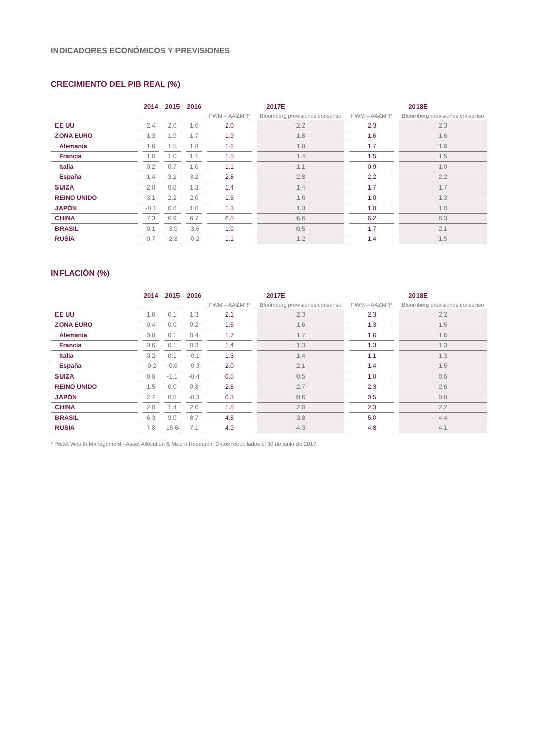INDICADORES ECONÓMICOS Y PREVISIONES
CRECIMIENTO DEL PIB REAL (%)
| | 2014 | 2015 | 2016 | 2017E | | 2018E | |
| --- | --- | --- | --- | --- | --- | --- | --- |
| | | | | PWM – AA&MR* | Bloomberg previsiones consenso | PWM – AA&MR* | Bloomberg previsiones consenso |
| EE UU | 2.4 | 2.6 | 1.6 | 2.0 | 2.2 | 2.3 | 2.3 |
| ZONA EURO | 1.3 | 1.9 | 1.7 | 1.9 | 1.8 | 1.6 | 1.6 |
| Alemania | 1.6 | 1.5 | 1.8 | 1.8 | 1.8 | 1.7 | 1.6 |
| Francia | 1.0 | 1.0 | 1.1 | 1.5 | 1.4 | 1.5 | 1.5 |
| Italia | 0.2 | 0.7 | 1.0 | 1.1 | 1.1 | 0.9 | 1.0 |
| España | 1.4 | 3.2 | 3.2 | 2.8 | 2.8 | 2.2 | 2.2 |
| SUIZA | 2.0 | 0.8 | 1.3 | 1.4 | 1.4 | 1.7 | 1.7 |
| REINO UNIDO | 3.1 | 2.2 | 2.0 | 1.5 | 1.6 | 1.0 | 1.3 |
| JAPÓN | -0.1 | 0.6 | 1.0 | 1.3 | 1.3 | 1.0 | 1.0 |
| CHINA | 7.3 | 6.9 | 6.7 | 6.5 | 6.6 | 6.2 | 6.3 |
| BRASIL | 0.1 | -3.9 | -3.6 | 1.0 | 0.5 | 1.7 | 2.1 |
| RUSIA | 0.7 | -2.8 | -0.2 | 1.1 | 1.2 | 1.4 | 1.5 |
INFLACIÓN (%)
| | 2014 | 2015 | 2016 | 2017E | | 2018E | |
| --- | --- | --- | --- | --- | --- | --- | --- |
| | | | | PWM – AA&MR* | Bloomberg previsiones consenso | PWM – AA&MR* | Bloomberg previsiones consenso |
| EE UU | 1.6 | 0.1 | 1.3 | 2.1 | 2.3 | 2.3 | 2.2 |
| ZONA EURO | 0.4 | 0.0 | 0.2 | 1.6 | 1.6 | 1.3 | 1.5 |
| Alemania | 0.8 | 0.1 | 0.4 | 1.7 | 1.7 | 1.6 | 1.6 |
| Francia | 0.6 | 0.1 | 0.3 | 1.4 | 1.3 | 1.3 | 1.3 |
| Italia | 0.2 | 0.1 | -0.1 | 1.3 | 1.4 | 1.1 | 1.3 |
| España | -0.2 | -0.6 | -0.3 | 2.0 | 2.1 | 1.4 | 1.5 |
| SUIZA | 0.0 | -1.1 | -0.4 | 0.5 | 0.5 | 1.0 | 0.6 |
| REINO UNIDO | 1.5 | 0.0 | 0.8 | 2.8 | 2.7 | 2.3 | 2.6 |
| JAPÓN | 2.7 | 0.8 | -0.3 | 0.3 | 0.6 | 0.5 | 0.8 |
| CHINA | 2.0 | 1.4 | 2.0 | 1.8 | 2.0 | 2.3 | 2.2 |
| BRASIL | 6.3 | 9.0 | 8.7 | 4.8 | 3.8 | 5.0 | 4.4 |
| RUSIA | 7.8 | 15.6 | 7.1 | 4.9 | 4.3 | 4.8 | 4.1 |
* Pictet Wealth Management - Asset Allocation & Macro Research. Datos recopilados el 30 de junio de 2017.